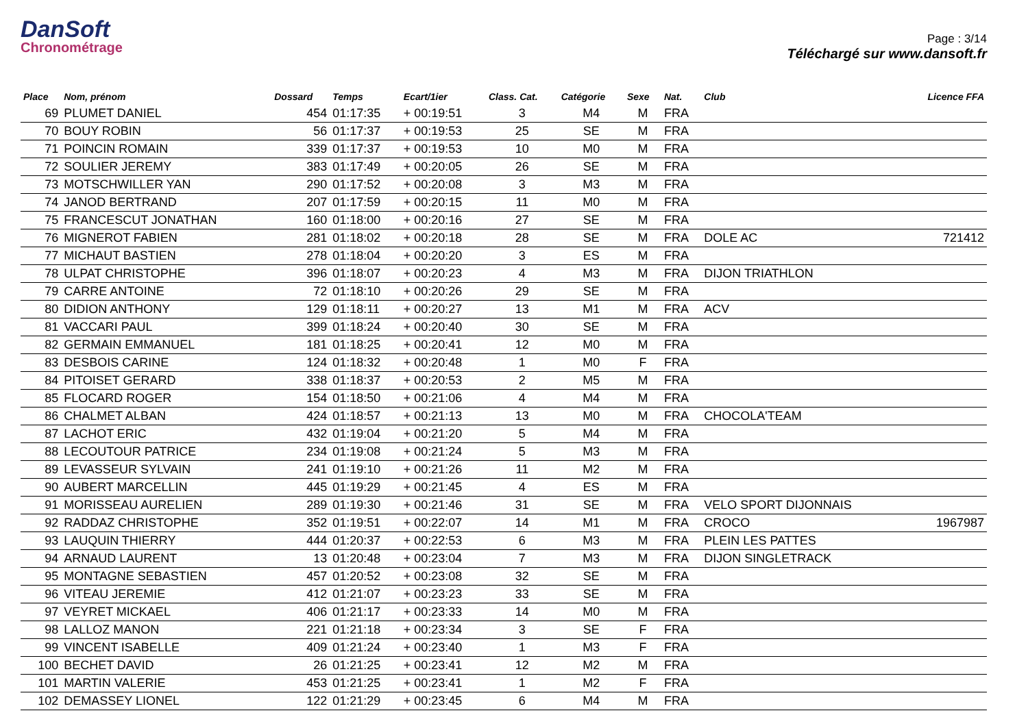DanSoft
Chronométrage
Page : 3/14
Téléchargé sur www.dansoft.fr
| Place | Nom, prénom | Dossard | Temps | Ecart/1ier | Class. Cat. | Catégorie | Sexe | Nat. | Club | Licence FFA |
| --- | --- | --- | --- | --- | --- | --- | --- | --- | --- | --- |
| 69 | PLUMET DANIEL | 454 | 01:17:35 | + 00:19:51 | 3 | M4 | M | FRA | | |
| 70 | BOUY ROBIN | 56 | 01:17:37 | + 00:19:53 | 25 | SE | M | FRA | | |
| 71 | POINCIN ROMAIN | 339 | 01:17:37 | + 00:19:53 | 10 | M0 | M | FRA | | |
| 72 | SOULIER JEREMY | 383 | 01:17:49 | + 00:20:05 | 26 | SE | M | FRA | | |
| 73 | MOTSCHWILLER YAN | 290 | 01:17:52 | + 00:20:08 | 3 | M3 | M | FRA | | |
| 74 | JANOD BERTRAND | 207 | 01:17:59 | + 00:20:15 | 11 | M0 | M | FRA | | |
| 75 | FRANCESCUT JONATHAN | 160 | 01:18:00 | + 00:20:16 | 27 | SE | M | FRA | | |
| 76 | MIGNEROT FABIEN | 281 | 01:18:02 | + 00:20:18 | 28 | SE | M | FRA | DOLE AC | 721412 |
| 77 | MICHAUT BASTIEN | 278 | 01:18:04 | + 00:20:20 | 3 | ES | M | FRA | | |
| 78 | ULPAT CHRISTOPHE | 396 | 01:18:07 | + 00:20:23 | 4 | M3 | M | FRA | DIJON TRIATHLON | |
| 79 | CARRE ANTOINE | 72 | 01:18:10 | + 00:20:26 | 29 | SE | M | FRA | | |
| 80 | DIDION ANTHONY | 129 | 01:18:11 | + 00:20:27 | 13 | M1 | M | FRA | ACV | |
| 81 | VACCARI PAUL | 399 | 01:18:24 | + 00:20:40 | 30 | SE | M | FRA | | |
| 82 | GERMAIN EMMANUEL | 181 | 01:18:25 | + 00:20:41 | 12 | M0 | M | FRA | | |
| 83 | DESBOIS CARINE | 124 | 01:18:32 | + 00:20:48 | 1 | M0 | F | FRA | | |
| 84 | PITOISET GERARD | 338 | 01:18:37 | + 00:20:53 | 2 | M5 | M | FRA | | |
| 85 | FLOCARD ROGER | 154 | 01:18:50 | + 00:21:06 | 4 | M4 | M | FRA | | |
| 86 | CHALMET ALBAN | 424 | 01:18:57 | + 00:21:13 | 13 | M0 | M | FRA | CHOCOLA'TEAM | |
| 87 | LACHOT ERIC | 432 | 01:19:04 | + 00:21:20 | 5 | M4 | M | FRA | | |
| 88 | LECOUTOUR PATRICE | 234 | 01:19:08 | + 00:21:24 | 5 | M3 | M | FRA | | |
| 89 | LEVASSEUR SYLVAIN | 241 | 01:19:10 | + 00:21:26 | 11 | M2 | M | FRA | | |
| 90 | AUBERT MARCELLIN | 445 | 01:19:29 | + 00:21:45 | 4 | ES | M | FRA | | |
| 91 | MORISSEAU AURELIEN | 289 | 01:19:30 | + 00:21:46 | 31 | SE | M | FRA | VELO SPORT DIJONNAIS | |
| 92 | RADDAZ CHRISTOPHE | 352 | 01:19:51 | + 00:22:07 | 14 | M1 | M | FRA | CROCO | 1967987 |
| 93 | LAUQUIN THIERRY | 444 | 01:20:37 | + 00:22:53 | 6 | M3 | M | FRA | PLEIN LES PATTES | |
| 94 | ARNAUD LAURENT | 13 | 01:20:48 | + 00:23:04 | 7 | M3 | M | FRA | DIJON SINGLETRACK | |
| 95 | MONTAGNE SEBASTIEN | 457 | 01:20:52 | + 00:23:08 | 32 | SE | M | FRA | | |
| 96 | VITEAU JEREMIE | 412 | 01:21:07 | + 00:23:23 | 33 | SE | M | FRA | | |
| 97 | VEYRET MICKAEL | 406 | 01:21:17 | + 00:23:33 | 14 | M0 | M | FRA | | |
| 98 | LALLOZ MANON | 221 | 01:21:18 | + 00:23:34 | 3 | SE | F | FRA | | |
| 99 | VINCENT ISABELLE | 409 | 01:21:24 | + 00:23:40 | 1 | M3 | F | FRA | | |
| 100 | BECHET DAVID | 26 | 01:21:25 | + 00:23:41 | 12 | M2 | M | FRA | | |
| 101 | MARTIN VALERIE | 453 | 01:21:25 | + 00:23:41 | 1 | M2 | F | FRA | | |
| 102 | DEMASSEY LIONEL | 122 | 01:21:29 | + 00:23:45 | 6 | M4 | M | FRA | | |